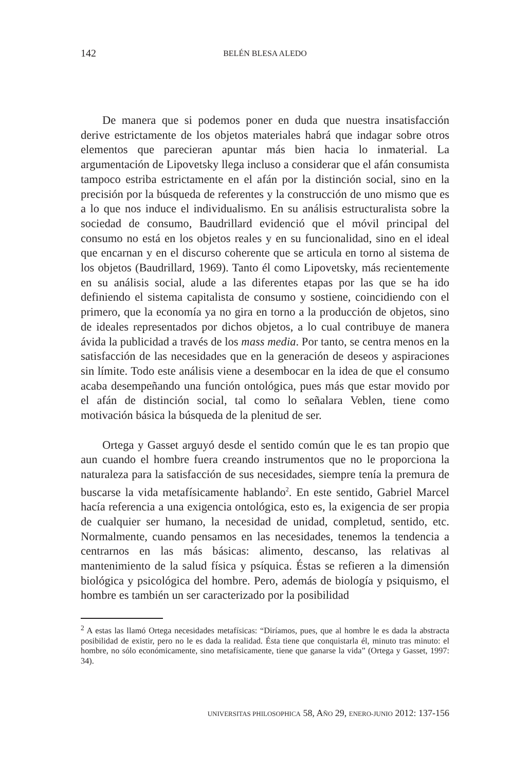142 BELÉN BLESA ALEDO
De manera que si podemos poner en duda que nuestra insatisfacción derive estrictamente de los objetos materiales habrá que indagar sobre otros elementos que parecieran apuntar más bien hacia lo inmaterial. La argumentación de Lipovetsky llega incluso a considerar que el afán consumista tampoco estriba estrictamente en el afán por la distinción social, sino en la precisión por la búsqueda de referentes y la construcción de uno mismo que es a lo que nos induce el individualismo. En su análisis estructuralista sobre la sociedad de consumo, Baudrillard evidenció que el móvil principal del consumo no está en los objetos reales y en su funcionalidad, sino en el ideal que encarnan y en el discurso coherente que se articula en torno al sistema de los objetos (Baudrillard, 1969). Tanto él como Lipovetsky, más recientemente en su análisis social, alude a las diferentes etapas por las que se ha ido definiendo el sistema capitalista de consumo y sostiene, coincidiendo con el primero, que la economía ya no gira en torno a la producción de objetos, sino de ideales representados por dichos objetos, a lo cual contribuye de manera ávida la publicidad a través de los mass media. Por tanto, se centra menos en la satisfacción de las necesidades que en la generación de deseos y aspiraciones sin límite. Todo este análisis viene a desembocar en la idea de que el consumo acaba desempeñando una función ontológica, pues más que estar movido por el afán de distinción social, tal como lo señalara Veblen, tiene como motivación básica la búsqueda de la plenitud de ser.
Ortega y Gasset arguyó desde el sentido común que le es tan propio que aun cuando el hombre fuera creando instrumentos que no le proporciona la naturaleza para la satisfacción de sus necesidades, siempre tenía la premura de buscarse la vida metafísicamente hablando<sup>2</sup>. En este sentido, Gabriel Marcel hacía referencia a una exigencia ontológica, esto es, la exigencia de ser propia de cualquier ser humano, la necesidad de unidad, completud, sentido, etc. Normalmente, cuando pensamos en las necesidades, tenemos la tendencia a centrarnos en las más básicas: alimento, descanso, las relativas al mantenimiento de la salud física y psíquica. Éstas se refieren a la dimensión biológica y psicológica del hombre. Pero, además de biología y psiquismo, el hombre es también un ser caracterizado por la posibilidad
<sup>2</sup> A estas las llamó Ortega necesidades metafísicas: “Diríamos, pues, que al hombre le es dada la abstracta posibilidad de existir, pero no le es dada la realidad. Ésta tiene que conquistarla él, minuto tras minuto: el hombre, no sólo económicamente, sino metafísicamente, tiene que ganarse la vida” (Ortega y Gasset, 1997: 34).
UNIVERSITAS PHILOSOPHICA 58, AÑO 29, ENERO-JUNIO 2012: 137-156